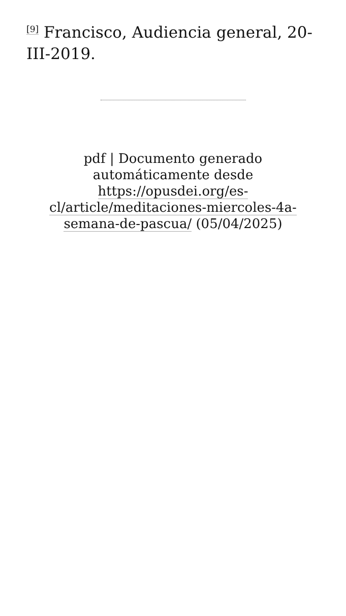<sup>[9]</sup> Francisco, Audiencia general, 20-III-2019.
pdf | Documento generado automáticamente desde https://opusdei.org/es-cl/article/meditaciones-miercoles-4a-semana-de-pascua/ (05/04/2025)